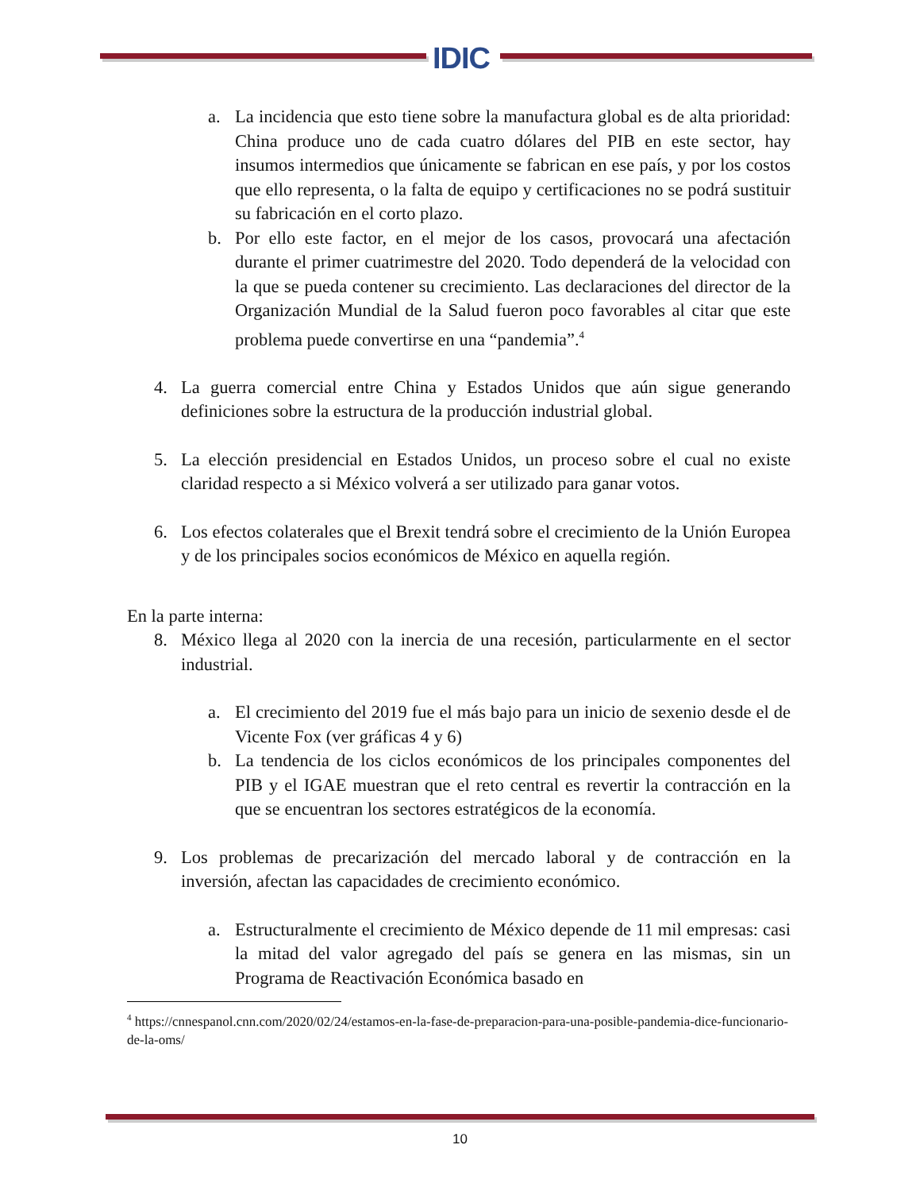IDIC
a. La incidencia que esto tiene sobre la manufactura global es de alta prioridad: China produce uno de cada cuatro dólares del PIB en este sector, hay insumos intermedios que únicamente se fabrican en ese país, y por los costos que ello representa, o la falta de equipo y certificaciones no se podrá sustituir su fabricación en el corto plazo.
b. Por ello este factor, en el mejor de los casos, provocará una afectación durante el primer cuatrimestre del 2020. Todo dependerá de la velocidad con la que se pueda contener su crecimiento. Las declaraciones del director de la Organización Mundial de la Salud fueron poco favorables al citar que este problema puede convertirse en una “pandemia”.<sup>4</sup>
4. La guerra comercial entre China y Estados Unidos que aún sigue generando definiciones sobre la estructura de la producción industrial global.
5. La elección presidencial en Estados Unidos, un proceso sobre el cual no existe claridad respecto a si México volverá a ser utilizado para ganar votos.
6. Los efectos colaterales que el Brexit tendrá sobre el crecimiento de la Unión Europea y de los principales socios económicos de México en aquella región.
En la parte interna:
8. México llega al 2020 con la inercia de una recesión, particularmente en el sector industrial.
a. El crecimiento del 2019 fue el más bajo para un inicio de sexenio desde el de Vicente Fox (ver gráficas 4 y 6)
b. La tendencia de los ciclos económicos de los principales componentes del PIB y el IGAE muestran que el reto central es revertir la contracción en la que se encuentran los sectores estratégicos de la economía.
9. Los problemas de precarización del mercado laboral y de contracción en la inversión, afectan las capacidades de crecimiento económico.
a. Estructuralmente el crecimiento de México depende de 11 mil empresas: casi la mitad del valor agregado del país se genera en las mismas, sin un Programa de Reactivación Económica basado en
<sup>4</sup> https://cnnespanol.cnn.com/2020/02/24/estamos-en-la-fase-de-preparacion-para-una-posible-pandemia-dice-funcionario-de-la-oms/
10